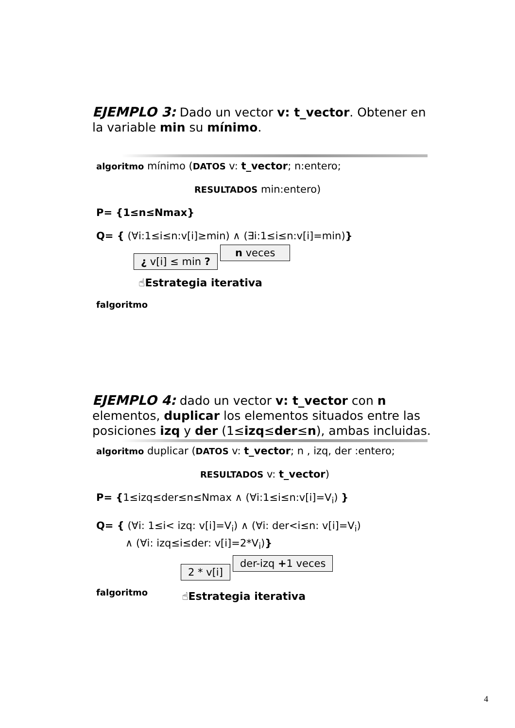EJEMPLO 3: Dado un vector v: t_vector. Obtener en la variable min su mínimo.
algoritmo mínimo (DATOS v: t_vector; n:entero;
RESULTADOS min:entero)
P= {1≤n≤Nmax}
Q= { (∀i:1≤i≤n:v[i]≥min) ∧ (∃i:1≤i≤n:v[i]=min)}
¿ v[i] ≤ min ? n veces
☝Estrategia iterativa
falgoritmo
EJEMPLO 4: dado un vector v: t_vector con n elementos, duplicar los elementos situados entre las posiciones izq y der (1≤izq≤der≤n), ambas incluidas.
algoritmo duplicar (DATOS v: t_vector; n , izq, der :entero;
RESULTADOS v: t_vector)
P= {1≤izq≤der≤n≤Nmax ∧ (∀i:1≤i≤n:v[i]=V<sub>i</sub>) }
Q= { (∀i: 1≤i< izq: v[i]=V<sub>i</sub>) ∧ (∀i: der<i≤n: v[i]=V<sub>i</sub>)
∧ (∀i: izq≤i≤der: v[i]=2*V<sub>i</sub>)}
2 * v[i] der-izq +1 veces
falgoritmo
☝Estrategia iterativa
4